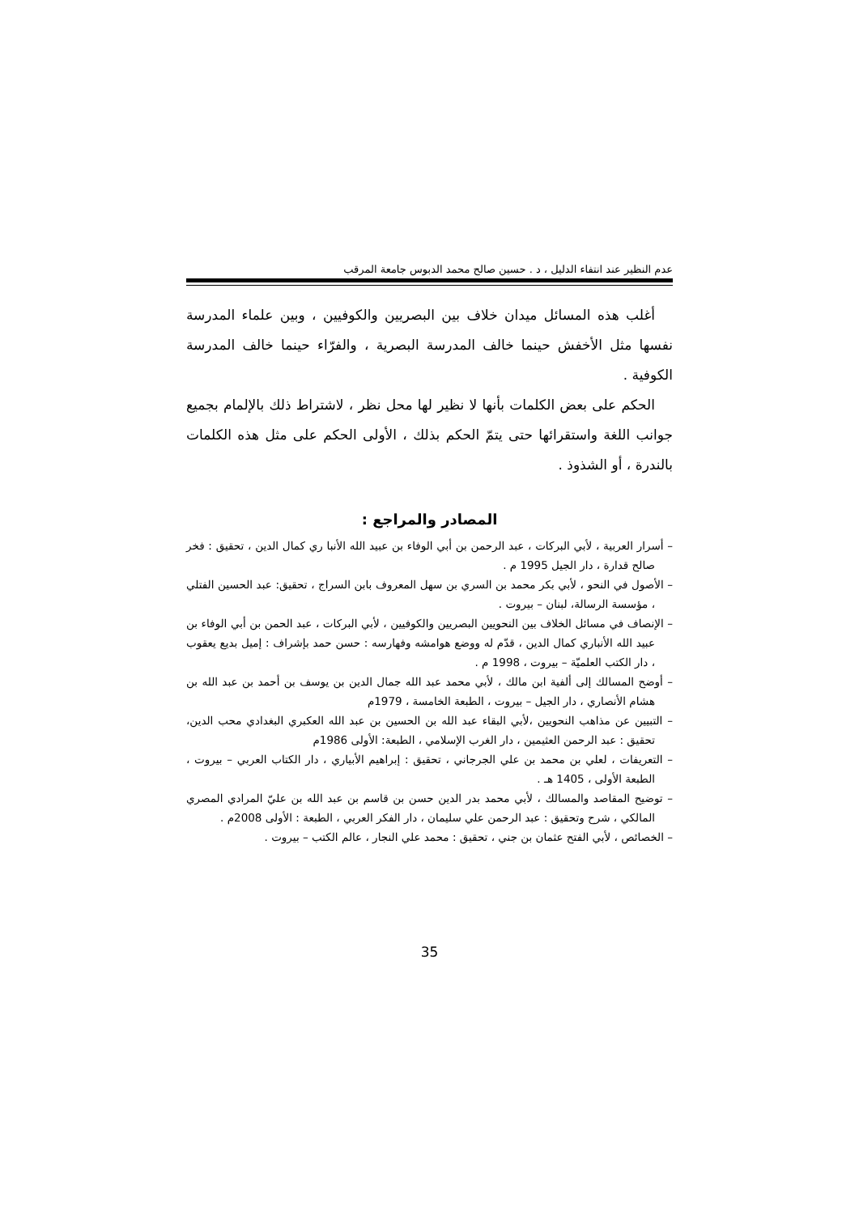عدم النظير عند انتفاء الدليل ، د . حسين صالح محمد الدبوس جامعة المرقب
أغلب هذه المسائل ميدان خلاف بين البصريين والكوفيين ، وبين علماء المدرسة نفسها مثل الأخفش حينما خالف المدرسة البصرية ، والفرّاء حينما خالف المدرسة الكوفية .
الحكم على بعض الكلمات بأنها لا نظير لها محل نظر ، لاشتراط ذلك بالإلمام بجميع جوانب اللغة واستقرائها حتى يتمّ الحكم بذلك ، الأولى الحكم على مثل هذه الكلمات بالندرة ، أو الشذوذ .
المصادر والمراجع :
– أسرار العربية ، لأبي البركات ، عبد الرحمن بن أبي الوفاء بن عبيد الله الأنبا ري كمال الدين ، تحقيق : فخر صالح قدارة ، دار الجيل 1995 م .
– الأصول في النحو ، لأبي بكر محمد بن السري بن سهل المعروف بابن السراج ، تحقيق: عبد الحسين الفتلي ، مؤسسة الرسالة، لبنان – بيروت .
– الإنصاف في مسائل الخلاف بين النحويين البصريين والكوفيين ، لأبي البركات ، عبد الحمن بن أبي الوفاء بن عبيد الله الأنباري كمال الدين ، قدّم له ووضع هوامشه وفهارسه : حسن حمد بإشراف : إميل بديع يعقوب ، دار الكتب العلميّة – بيروت ، 1998 م .
– أوضح المسالك إلى ألفية ابن مالك ، لأبي محمد عبد الله جمال الدين بن يوسف بن أحمد بن عبد الله بن هشام الأنصاري ، دار الجيل – بيروت ، الطبعة الخامسة ، 1979م
– التبيين عن مذاهب النحويين ،لأبي البقاء عبد الله بن الحسين بن عبد الله العكبري البغدادي محب الدين، تحقيق : عبد الرحمن العثيمين ، دار الغرب الإسلامي ، الطبعة: الأولى 1986م
– التعريفات ، لعلي بن محمد بن علي الجرجاني ، تحقيق : إبراهيم الأبياري ، دار الكتاب العربي – بيروت ، الطبعة الأولى ، 1405 هـ .
– توضيح المقاصد والمسالك ، لأبي محمد بدر الدين حسن بن قاسم بن عبد الله بن عليّ المرادي المصري المالكي ، شرح وتحقيق : عبد الرحمن علي سليمان ، دار الفكر العربي ، الطبعة : الأولى 2008م .
– الخصائص ، لأبي الفتح عثمان بن جني ، تحقيق : محمد علي النجار ، عالم الكتب – بيروت .
35